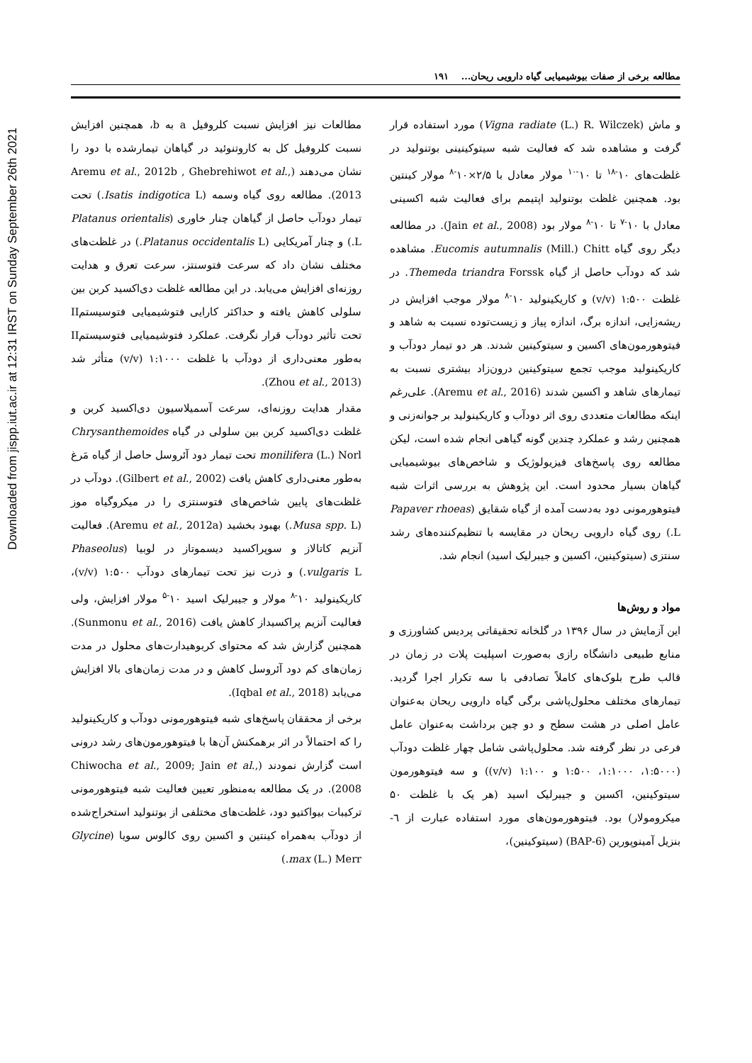Downloaded from jispp.iut.ac.ir at 12:31 IRST on Sunday September 26th 2021
مطالعه برخی از صفات بیوشیمیایی گیاه دارویی ریحان... ۱۹۱
مطالعات نیز افزایش نسبت کلروفیل a به b، همچنین افزایش نسبت کلروفیل کل به کاروتنوئید در گیاهان تیمارشده با دود را نشان می‌دهند (Aremu et al., 2012b , Ghebrehiwot et al., 2013). مطالعه روی گیاه وسمه (Isatis indigotica L.) تحت تیمار دودآب حاصل از گیاهان چنار خاوری (Platanus orientalis L.) و چنار آمریکایی (Platanus occidentalis L.) در غلظت‌های مختلف نشان داد که سرعت فتوسنتز، سرعت تعرق و هدایت روزنه‌ای افزایش می‌یابد. در این مطالعه غلظت دی‌اکسید کربن بین سلولی کاهش یافته و حداکثر کارایی فتوشیمیایی فتوسیستمII تحت تأثیر دودآب قرار نگرفت. عملکرد فتوشیمیایی فتوسیستمII به‌طور معنی‌داری از دودآب با غلظت ۱:۱۰۰۰ (v/v) متأثر شد (Zhou et al., 2013).
مقدار هدایت روزنه‌ای، سرعت آسمیلاسیون دی‌اکسید کربن و غلظت دی‌اکسید کربن بین سلولی در گیاه Chrysanthemoides monilifera (L.) Norl تحت تیمار دود آئروسل حاصل از گیاه مَرغ به‌طور معنی‌داری کاهش یافت (Gilbert et al., 2002). دودآب در غلظت‌های پایین شاخص‌های فتوسنتزی را در میکروگیاه موز (Musa spp. L.) بهبود بخشید (Aremu et al., 2012a). فعالیت آنزیم کاتالاز و سوپراکسید دیسموتاز در لوبیا (Phaseolus vulgaris L.) و ذرت نیز تحت تیمارهای دودآب ۱:۵۰۰ (v/v)، کاریکینولید ۱۰<sup>-۸</sup> مولار و جیبرلیک اسید ۱۰<sup>-۵</sup> مولار افزایش، ولی فعالیت آنزیم پراکسیداز کاهش یافت (Sunmonu et al., 2016). همچنین گزارش شد که محتوای کربوهیدارت‌های محلول در مدت زمان‌های کم دود آئروسل کاهش و در مدت زمان‌های بالا افزایش می‌یابد (Iqbal et al., 2018).
برخی از محققان پاسخ‌های شبه فیتوهورمونی دودآب و کاریکینولید را که احتمالاً در اثر برهمکنش آن‌ها با فیتوهورمون‌های رشد درونی است گزارش نمودند (Chiwocha et al., 2009; Jain et al., 2008). در یک مطالعه به‌منظور تعیین فعالیت شبه فیتوهورمونی ترکیبات بیواکتیو دود، غلظت‌های مختلفی از بوتنولید استخراج‌شده از دودآب به‌همراه کینتین و اکسین روی کالوس سویا (Glycine max (L.) Merr.)
و ماش (Vigna radiate (L.) R. Wilczek) مورد استفاده قرار گرفت و مشاهده شد که فعالیت شبه سیتوکینینی بوتنولید در غلظت‌های ۱۰<sup>-۱۸</sup> تا ۱۰<sup>-۱۰</sup> مولار معادل با ۲/۵×۱۰<sup>-۸</sup> مولار کینتین بود. همچنین غلظت بوتنولید اپتیمم برای فعالیت شبه اکسینی معادل با ۱۰<sup>-۷</sup> تا ۱۰<sup>-۸</sup> مولار بود (Jain et al., 2008). در مطالعه دیگر روی گیاه Eucomis autumnalis (Mill.) Chitt. مشاهده شد که دودآب حاصل از گیاه Themeda triandra Forssk. در غلظت ۱:۵۰۰ (v/v) و کاریکینولید ۱۰<sup>-۸</sup> مولار موجب افزایش در ریشه‌زایی، اندازه برگ، اندازه پیاز و زیست‌توده نسبت به شاهد و فیتوهورمون‌های اکسین و سیتوکینین شدند. هر دو تیمار دودآب و کاریکینولید موجب تجمع سیتوکینین درون‌زاد بیشتری نسبت به تیمارهای شاهد و اکسین شدند (Aremu et al., 2016). علی‌رغم اینکه مطالعات متعددی روی اثر دودآب و کاریکینولید بر جوانه‌زنی و همچنین رشد و عملکرد چندین گونه گیاهی انجام شده است، لیکن مطالعه روی پاسخ‌های فیزیولوژیک و شاخص‌های بیوشیمیایی گیاهان بسیار محدود است. این پژوهش به بررسی اثرات شبه فیتوهورمونی دود به‌دست آمده از گیاه شقایق (Papaver rhoeas L.) روی گیاه دارویی ریحان در مقایسه با تنظیم‌کننده‌های رشد سنتزی (سیتوکینین، اکسین و جیبرلیک اسید) انجام شد.
مواد و روش‌ها
این آزمایش در سال ۱۳۹۶ در گلخانه تحقیقاتی پردیس کشاورزی و منابع طبیعی دانشگاه رازی به‌صورت اسپلیت پلات در زمان در قالب طرح بلوک‌های کاملاً تصادفی با سه تکرار اجرا گردید. تیمارهای مختلف محلول‌پاشی برگی گیاه دارویی ریحان به‌عنوان عامل اصلی در هشت سطح و دو چین برداشت به‌عنوان عامل فرعی در نظر گرفته شد. محلول‌پاشی شامل چهار غلظت دودآب (۱:۵۰۰۰، ۱:۱۰۰۰، ۱:۵۰۰ و ۱:۱۰۰ (v/v)) و سه فیتوهورمون سیتوکینین، اکسین و جیبرلیک اسید (هر یک با غلظت ۵۰ میکرومولار) بود. فیتوهورمون‌های مورد استفاده عبارت از ٦- بنزیل آمینوپورین (6-BAP) (سیتوکینین)،